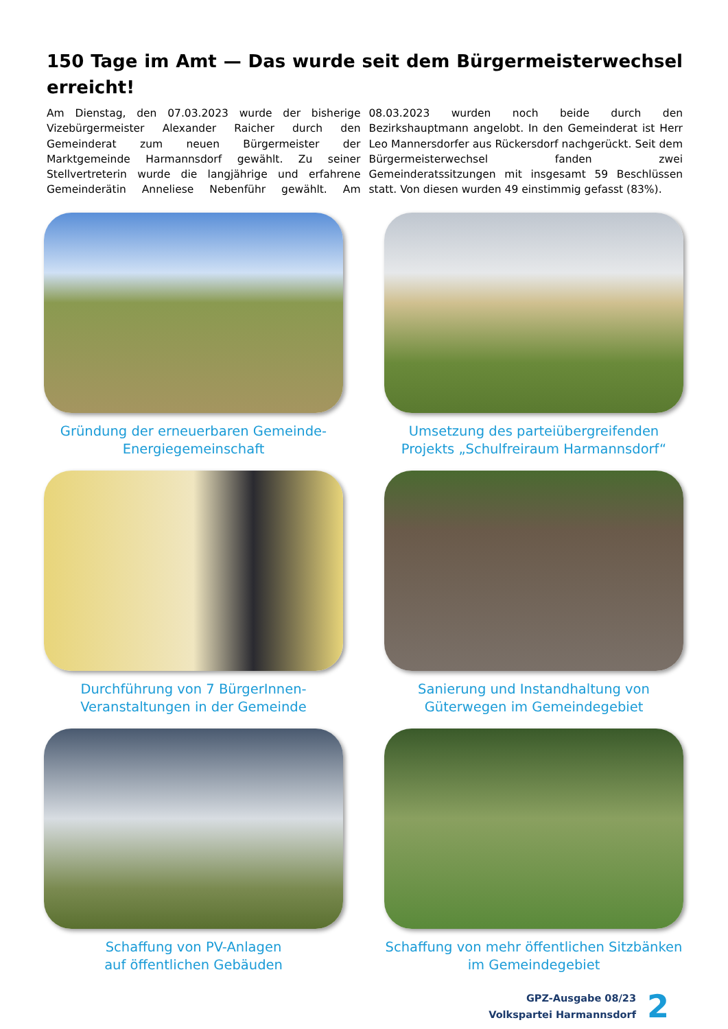150 Tage im Amt — Das wurde seit dem Bürgermeisterwechsel erreicht!
Am Dienstag, den 07.03.2023 wurde der bisherige Vizebürgermeister Alexander Raicher durch den Gemeinderat zum neuen Bürgermeister der Marktgemeinde Harmannsdorf gewählt. Zu seiner Stellvertreterin wurde die langjährige und erfahrene Gemeinderätin Anneliese Nebenführ gewählt. Am 08.03.2023 wurden noch beide durch den Bezirkshauptmann angelobt. In den Gemeinderat ist Herr Leo Mannersdorfer aus Rückersdorf nachgerückt. Seit dem Bürgermeisterwechsel fanden zwei Gemeinderatssitzungen mit insgesamt 59 Beschlüssen statt. Von diesen wurden 49 einstimmig gefasst (83%).
Gründung der erneuerbaren Gemeinde-
Energiegemeinschaft
Umsetzung des parteiübergreifenden Projekts „Schulfreiraum Harmannsdorf“
Durchführung von 7 BürgerInnen-
Veranstaltungen in der Gemeinde
Sanierung und Instandhaltung von Güterwegen im Gemeindegebiet
Schaffung von PV-Anlagen
auf öffentlichen Gebäuden
Schaffung von mehr öffentlichen Sitzbänken
im Gemeindegebiet
GPZ-Ausgabe 08/23
Volkspartei Harmannsdorf
2